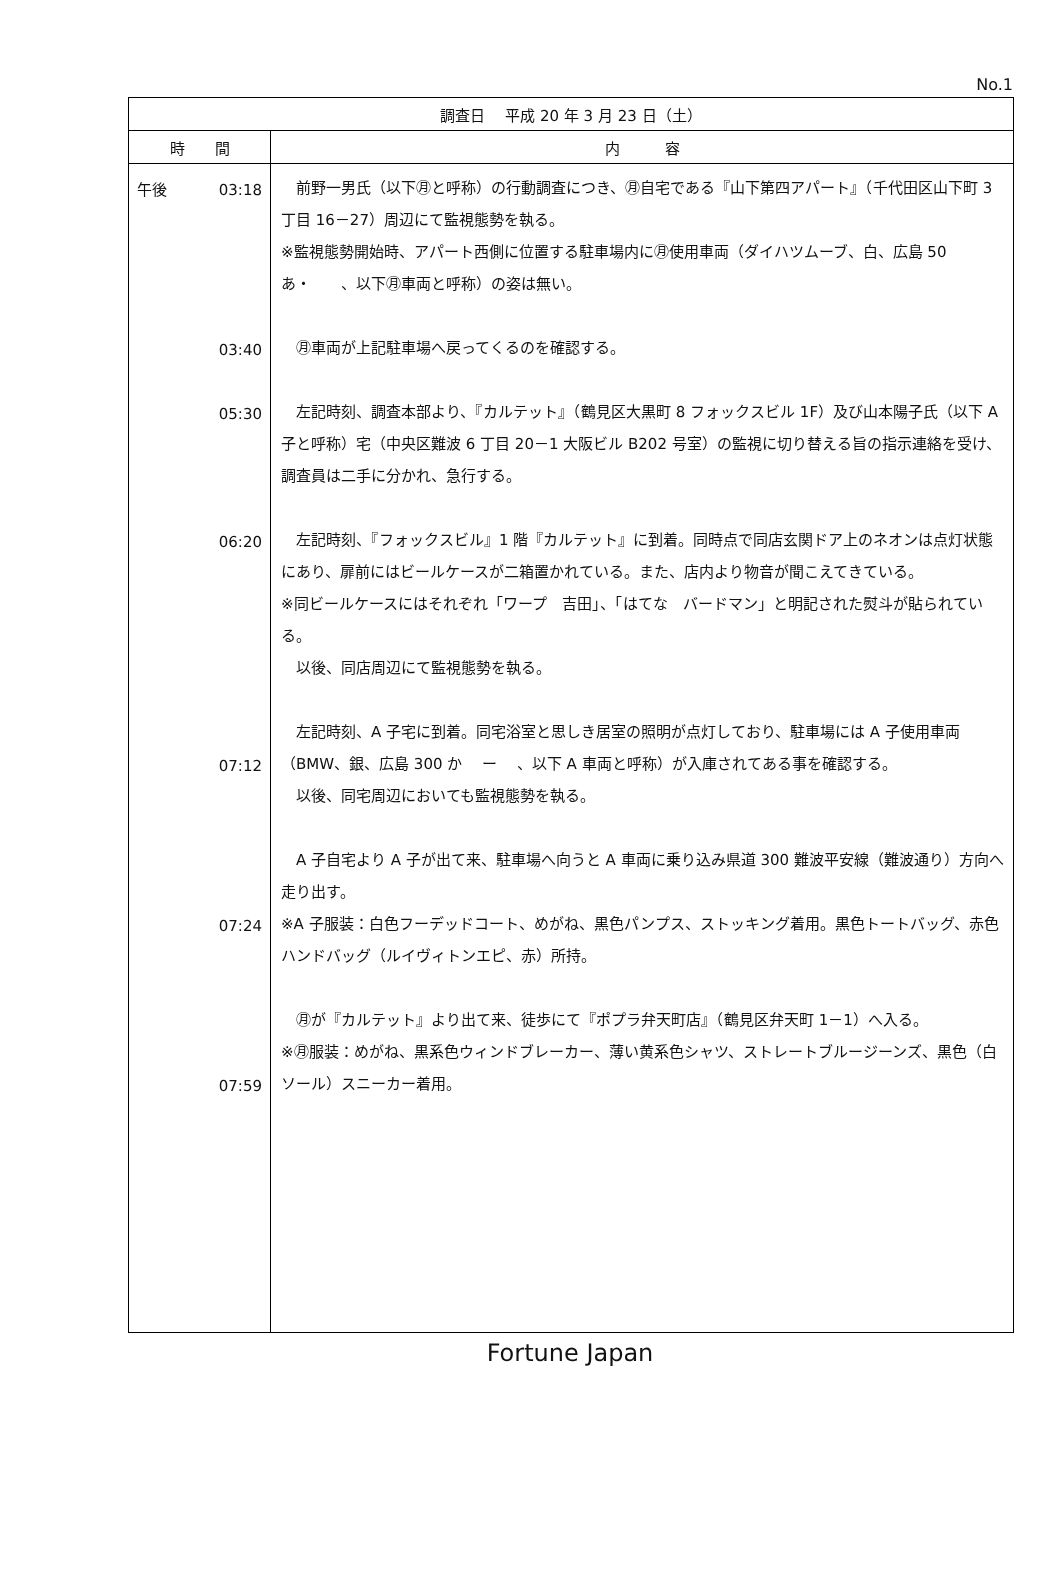No.1
| 調査日 平成 20 年 3 月 23 日（土） | |
| --- | --- |
| 時 間 | 内 容 |
| 午後 03:18 03:40 05:30 06:20 07:12 07:24 07:59 | 前野一男氏（以下㊊と呼称）の行動調査につき、㊊自宅である『山下第四アパート』（千代田区山下町 3 丁目 16－27）周辺にて監視態勢を執る。 ※監視態勢開始時、アパート西側に位置する駐車場内に㊊使用車両（ダイハツムーブ、白、広島 50 あ・ 、以下㊊車両と呼称）の姿は無い。 ㊊車両が上記駐車場へ戻ってくるのを確認する。 左記時刻、調査本部より、『カルテット』（鶴見区大黒町 8 フォックスビル 1F）及び山本陽子氏（以下 A 子と呼称）宅（中央区難波 6 丁目 20－1 大阪ビル B202 号室）の監視に切り替える旨の指示連絡を受け、調査員は二手に分かれ、急行する。 左記時刻、『フォックスビル』1 階『カルテット』に到着。同時点で同店玄関ドア上のネオンは点灯状態にあり、扉前にはビールケースが二箱置かれている。また、店内より物音が聞こえてきている。 ※同ビールケースにはそれぞれ「ワープ 吉田」、「はてな バードマン」と明記された熨斗が貼られている。 以後、同店周辺にて監視態勢を執る。 左記時刻、A 子宅に到着。同宅浴室と思しき居室の照明が点灯しており、駐車場には A 子使用車両（BMW、銀、広島 300 か ー 、以下 A 車両と呼称）が入庫されてある事を確認する。 以後、同宅周辺においても監視態勢を執る。 A 子自宅より A 子が出て来、駐車場へ向うと A 車両に乗り込み県道 300 難波平安線（難波通り）方向へ走り出す。 ※A 子服装：白色フーデッドコート、めがね、黒色パンプス、ストッキング着用。黒色トートバッグ、赤色ハンドバッグ（ルイヴィトンエピ、赤）所持。 ㊊が『カルテット』より出て来、徒歩にて『ポプラ弁天町店』（鶴見区弁天町 1－1）へ入る。 ※㊊服装：めがね、黒系色ウィンドブレーカー、薄い黄系色シャツ、ストレートブルージーンズ、黒色（白ソール）スニーカー着用。 |
Fortune Japan